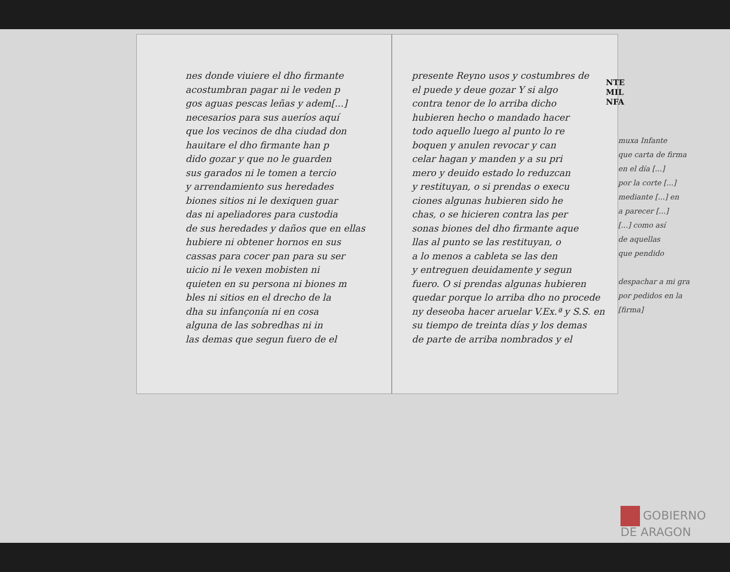nes donde viuiere el dho firmante
acostumbran pagar ni le veden p
gos aguas pescas leñas y adem[...]
necesarios para sus aueríos aquí
que los vecinos de dha ciudad don
hauitare el dho firmante han p
dido gozar y que no le guarden
sus garados ni le tomen a tercio
y arrendamiento sus heredades
biones sitios ni le dexiquen guar
das ni apeliadores para custodia
de sus heredades y daños que en ellas
hubiere ni obtener hornos en sus
cassas para cocer pan para su ser
uicio ni le vexen mobisten ni
quieten en su persona ni biones m
bles ni sitios en el drecho de la
dha su infançonía ni en cosa
alguna de las sobredhas ni in
las demas que segun fuero de el
presente Reyno usos y costumbres de
el puede y deue gozar Y si algo
contra tenor de lo arriba dicho
hubieren hecho o mandado hacer
todo aquello luego al punto lo re
boquen y anulen revocar y can
celar hagan y manden y a su pri
mero y deuido estado lo reduzcan
y restituyan, o si prendas o execu
ciones algunas hubieren sido he
chas, o se hicieren contra las per
sonas biones del dho firmante aque
llas al punto se las restituyan, o
a lo menos a cableta se las den
y entreguen deuidamente y segun
fuero. O si prendas algunas hubieren
quedar porque lo arriba dho no procede
ny deseoba hacer aruelar V.Ex.ª y S.S. en
su tiempo de treinta días y los demas
de parte de arriba nombrados y el
NTE
MIL
NFA
muxa Infante
que carta de firma
en el día [...]
por la corte [...]
mediante [...] en
a parecer [...]
[...] como así
de aquellas
que pendido
despachar a mi gra
por pedidos en la
[firma]
GOBIERNO
DE ARAGON